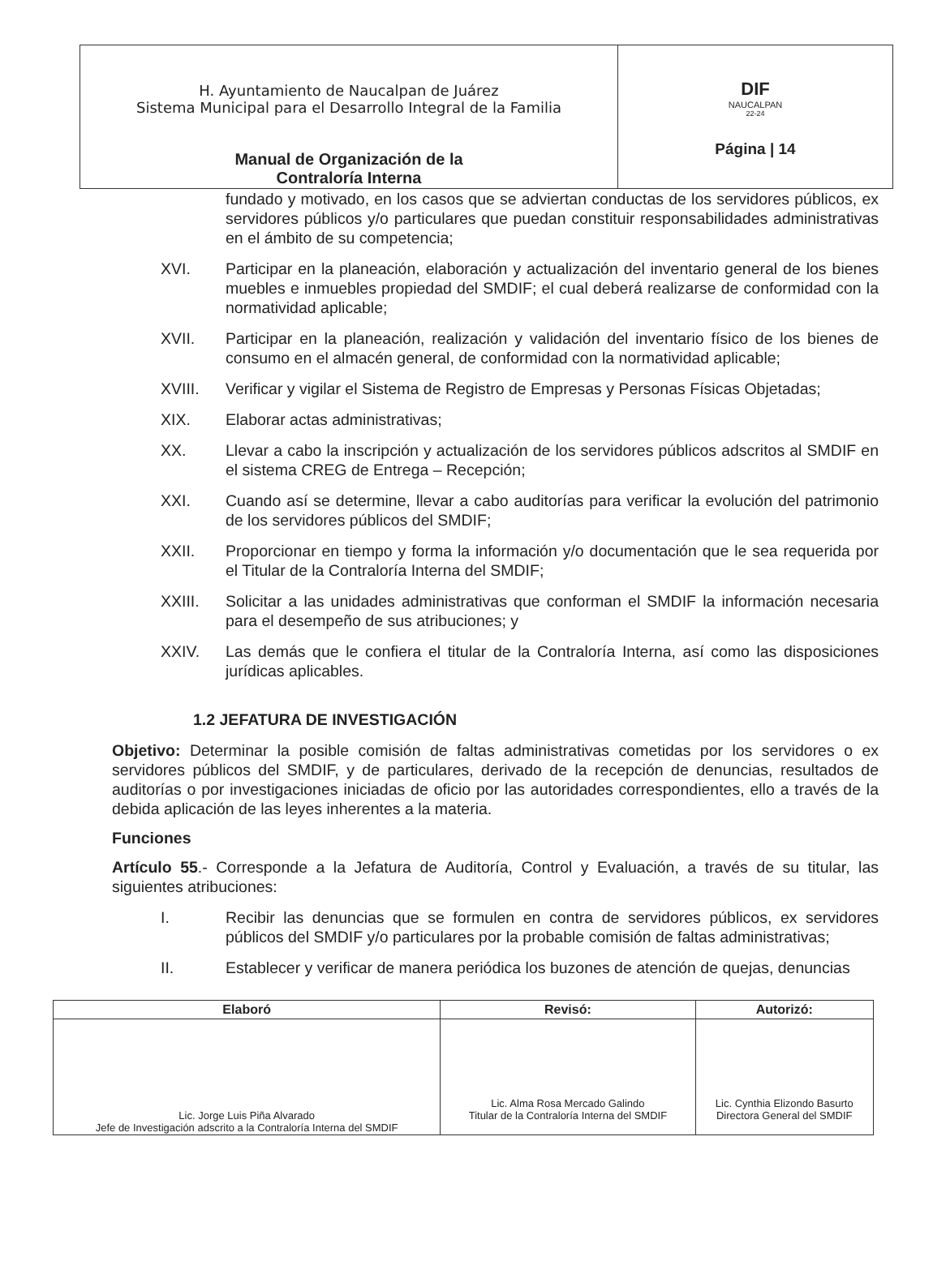| H. Ayuntamiento de Naucalpan de Juárez Sistema Municipal para el Desarrollo Integral de la Familia Manual de Organización de la Contraloría Interna | DIF NAUCALPAN 22-24 Página / 14 |
fundado y motivado, en los casos que se adviertan conductas de los servidores públicos, ex servidores públicos y/o particulares que puedan constituir responsabilidades administrativas en el ámbito de su competencia;
XVI. Participar en la planeación, elaboración y actualización del inventario general de los bienes muebles e inmuebles propiedad del SMDIF; el cual deberá realizarse de conformidad con la normatividad aplicable;
XVII. Participar en la planeación, realización y validación del inventario físico de los bienes de consumo en el almacén general, de conformidad con la normatividad aplicable;
XVIII. Verificar y vigilar el Sistema de Registro de Empresas y Personas Físicas Objetadas;
XIX. Elaborar actas administrativas;
XX. Llevar a cabo la inscripción y actualización de los servidores públicos adscritos al SMDIF en el sistema CREG de Entrega – Recepción;
XXI. Cuando así se determine, llevar a cabo auditorías para verificar la evolución del patrimonio de los servidores públicos del SMDIF;
XXII. Proporcionar en tiempo y forma la información y/o documentación que le sea requerida por el Titular de la Contraloría Interna del SMDIF;
XXIII. Solicitar a las unidades administrativas que conforman el SMDIF la información necesaria para el desempeño de sus atribuciones; y
XXIV. Las demás que le confiera el titular de la Contraloría Interna, así como las disposiciones jurídicas aplicables.
1.2 JEFATURA DE INVESTIGACIÓN
Objetivo: Determinar la posible comisión de faltas administrativas cometidas por los servidores o ex servidores públicos del SMDIF, y de particulares, derivado de la recepción de denuncias, resultados de auditorías o por investigaciones iniciadas de oficio por las autoridades correspondientes, ello a través de la debida aplicación de las leyes inherentes a la materia.
Funciones
Artículo 55.- Corresponde a la Jefatura de Auditoría, Control y Evaluación, a través de su titular, las siguientes atribuciones:
I. Recibir las denuncias que se formulen en contra de servidores públicos, ex servidores públicos del SMDIF y/o particulares por la probable comisión de faltas administrativas;
II. Establecer y verificar de manera periódica los buzones de atención de quejas, denuncias
| Elaboró | Revisó: | Autorizó: |
| --- | --- | --- |
| Lic. Jorge Luis Piña Alvarado Jefe de Investigación adscrito a la Contraloría Interna del SMDIF | Lic. Alma Rosa Mercado Galindo Titular de la Contraloría Interna del SMDIF | Lic. Cynthia Elizondo Basurto Directora General del SMDIF |